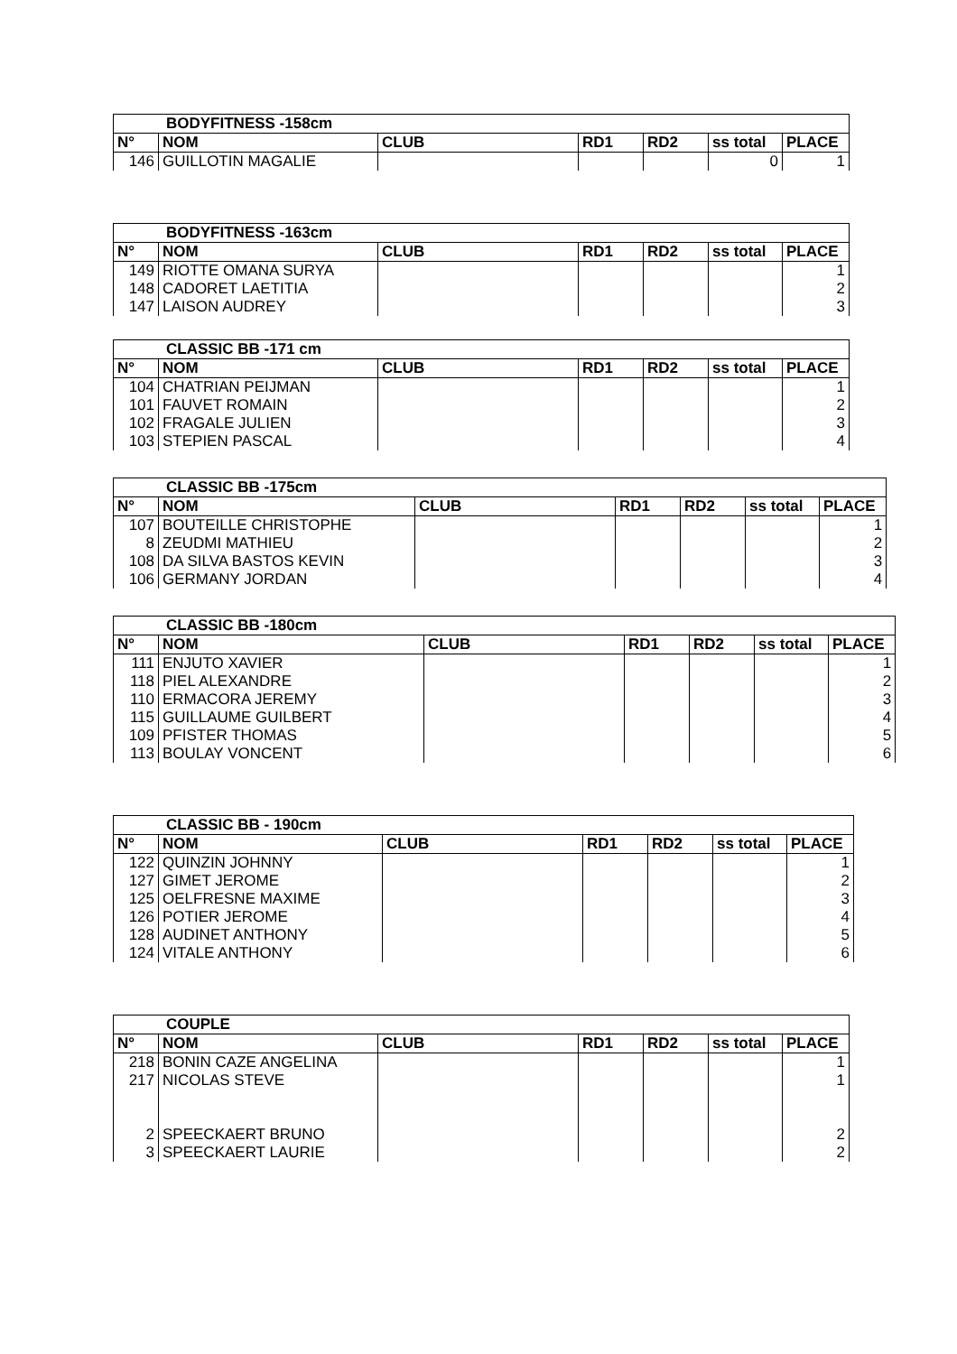| BODYFITNESS -158cm | | | | | | |
| --- | --- | --- | --- | --- | --- | --- |
| N° | NOM | CLUB | RD1 | RD2 | ss total | PLACE |
| 146 | GUILLOTIN MAGALIE | | | | 0 | 1 |
| BODYFITNESS -163cm | | | | | | |
| --- | --- | --- | --- | --- | --- | --- |
| N° | NOM | CLUB | RD1 | RD2 | ss total | PLACE |
| 149 | RIOTTE OMANA SURYA | | | | | 1 |
| 148 | CADORET LAETITIA | | | | | 2 |
| 147 | LAISON AUDREY | | | | | 3 |
| CLASSIC BB -171 cm | | | | | | |
| --- | --- | --- | --- | --- | --- | --- |
| N° | NOM | CLUB | RD1 | RD2 | ss total | PLACE |
| 104 | CHATRIAN PEIJMAN | | | | | 1 |
| 101 | FAUVET ROMAIN | | | | | 2 |
| 102 | FRAGALE JULIEN | | | | | 3 |
| 103 | STEPIEN PASCAL | | | | | 4 |
| CLASSIC BB -175cm | | | | | | |
| --- | --- | --- | --- | --- | --- | --- |
| N° | NOM | CLUB | RD1 | RD2 | ss total | PLACE |
| 107 | BOUTEILLE CHRISTOPHE | | | | | 1 |
| 8 | ZEUDMI MATHIEU | | | | | 2 |
| 108 | DA SILVA BASTOS KEVIN | | | | | 3 |
| 106 | GERMANY JORDAN | | | | | 4 |
| CLASSIC BB -180cm | | | | | | |
| --- | --- | --- | --- | --- | --- | --- |
| N° | NOM | CLUB | RD1 | RD2 | ss total | PLACE |
| 111 | ENJUTO XAVIER | | | | | 1 |
| 118 | PIEL ALEXANDRE | | | | | 2 |
| 110 | ERMACORA JEREMY | | | | | 3 |
| 115 | GUILLAUME GUILBERT | | | | | 4 |
| 109 | PFISTER THOMAS | | | | | 5 |
| 113 | BOULAY VONCENT | | | | | 6 |
| CLASSIC BB - 190cm | | | | | | |
| --- | --- | --- | --- | --- | --- | --- |
| N° | NOM | CLUB | RD1 | RD2 | ss total | PLACE |
| 122 | QUINZIN JOHNNY | | | | | 1 |
| 127 | GIMET JEROME | | | | | 2 |
| 125 | OELFRESNE MAXIME | | | | | 3 |
| 126 | POTIER JEROME | | | | | 4 |
| 128 | AUDINET ANTHONY | | | | | 5 |
| 124 | VITALE ANTHONY | | | | | 6 |
| COUPLE | | | | | | |
| --- | --- | --- | --- | --- | --- | --- |
| N° | NOM | CLUB | RD1 | RD2 | ss total | PLACE |
| 218 | BONIN CAZE ANGELINA | | | | | 1 |
| 217 | NICOLAS STEVE | | | | | 1 |
| 2 | SPEECKAERT BRUNO | | | | | 2 |
| 3 | SPEECKAERT LAURIE | | | | | 2 |